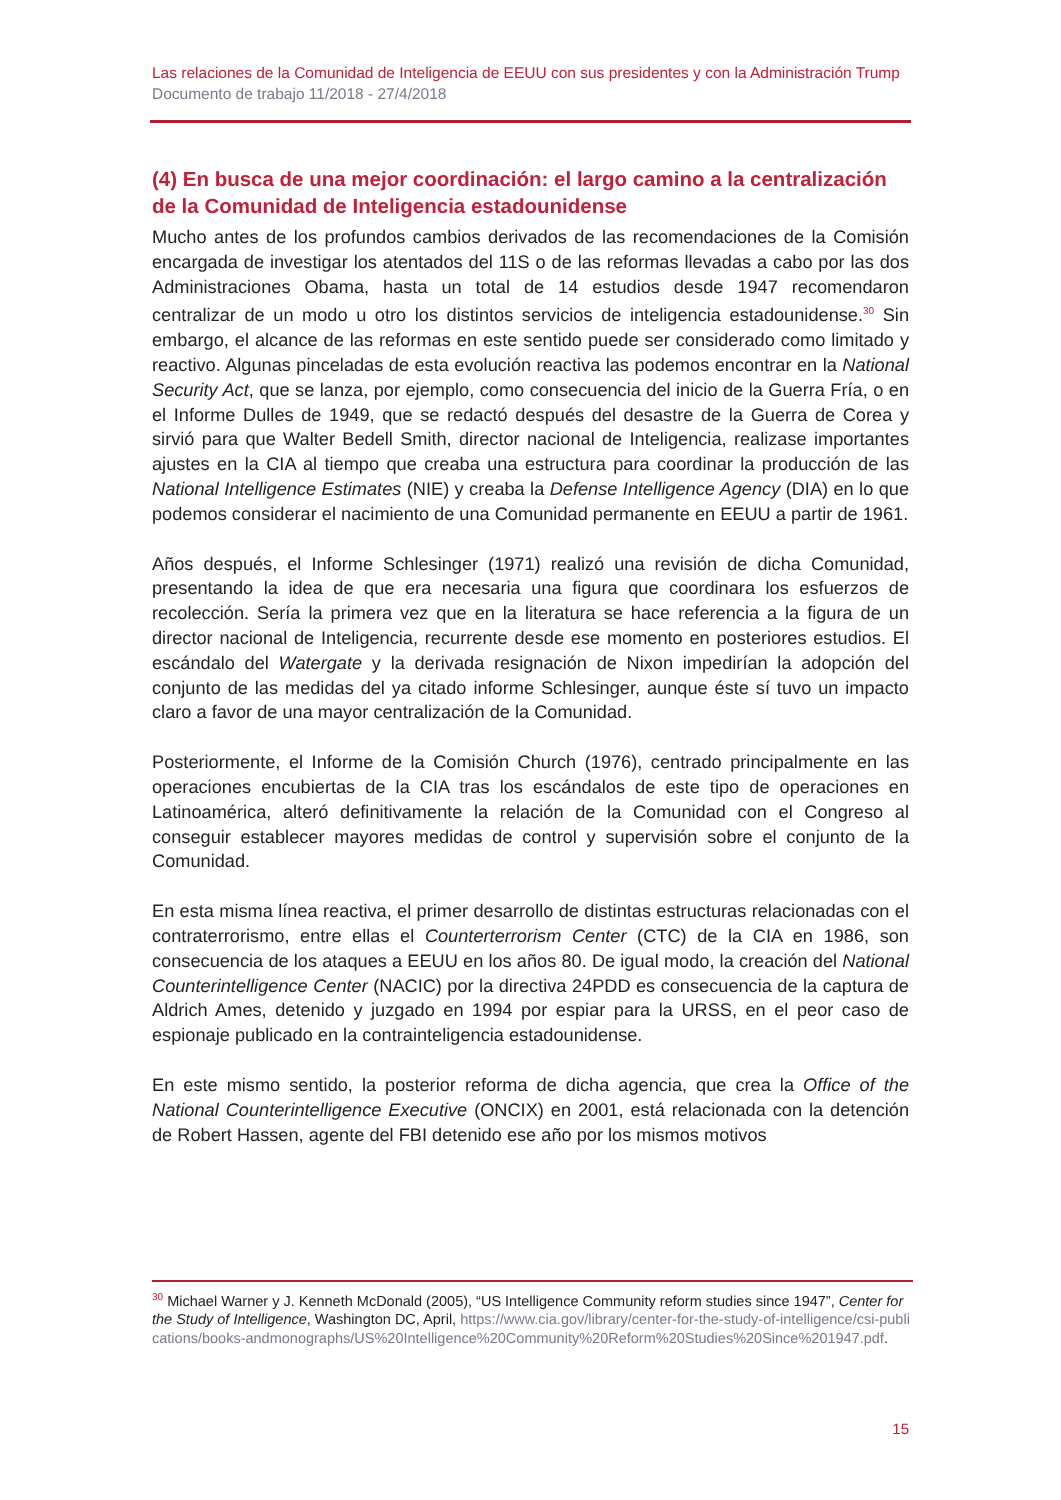Las relaciones de la Comunidad de Inteligencia de EEUU con sus presidentes y con la Administración Trump
Documento de trabajo 11/2018 - 27/4/2018
(4) En busca de una mejor coordinación: el largo camino a la centralización de la Comunidad de Inteligencia estadounidense
Mucho antes de los profundos cambios derivados de las recomendaciones de la Comisión encargada de investigar los atentados del 11S o de las reformas llevadas a cabo por las dos Administraciones Obama, hasta un total de 14 estudios desde 1947 recomendaron centralizar de un modo u otro los distintos servicios de inteligencia estadounidense.<sup>30</sup> Sin embargo, el alcance de las reformas en este sentido puede ser considerado como limitado y reactivo. Algunas pinceladas de esta evolución reactiva las podemos encontrar en la National Security Act, que se lanza, por ejemplo, como consecuencia del inicio de la Guerra Fría, o en el Informe Dulles de 1949, que se redactó después del desastre de la Guerra de Corea y sirvió para que Walter Bedell Smith, director nacional de Inteligencia, realizase importantes ajustes en la CIA al tiempo que creaba una estructura para coordinar la producción de las National Intelligence Estimates (NIE) y creaba la Defense Intelligence Agency (DIA) en lo que podemos considerar el nacimiento de una Comunidad permanente en EEUU a partir de 1961.
Años después, el Informe Schlesinger (1971) realizó una revisión de dicha Comunidad, presentando la idea de que era necesaria una figura que coordinara los esfuerzos de recolección. Sería la primera vez que en la literatura se hace referencia a la figura de un director nacional de Inteligencia, recurrente desde ese momento en posteriores estudios. El escándalo del Watergate y la derivada resignación de Nixon impedirían la adopción del conjunto de las medidas del ya citado informe Schlesinger, aunque éste sí tuvo un impacto claro a favor de una mayor centralización de la Comunidad.
Posteriormente, el Informe de la Comisión Church (1976), centrado principalmente en las operaciones encubiertas de la CIA tras los escándalos de este tipo de operaciones en Latinoamérica, alteró definitivamente la relación de la Comunidad con el Congreso al conseguir establecer mayores medidas de control y supervisión sobre el conjunto de la Comunidad.
En esta misma línea reactiva, el primer desarrollo de distintas estructuras relacionadas con el contraterrorismo, entre ellas el Counterterrorism Center (CTC) de la CIA en 1986, son consecuencia de los ataques a EEUU en los años 80. De igual modo, la creación del National Counterintelligence Center (NACIC) por la directiva 24PDD es consecuencia de la captura de Aldrich Ames, detenido y juzgado en 1994 por espiar para la URSS, en el peor caso de espionaje publicado en la contrainteligencia estadounidense.
En este mismo sentido, la posterior reforma de dicha agencia, que crea la Office of the National Counterintelligence Executive (ONCIX) en 2001, está relacionada con la detención de Robert Hassen, agente del FBI detenido ese año por los mismos motivos
<sup>30</sup> Michael Warner y J. Kenneth McDonald (2005), “US Intelligence Community reform studies since 1947”, Center for the Study of Intelligence, Washington DC, April, https://www.cia.gov/library/center-for-the-study-of-intelligence/csi-publications/books-andmonographs/US%20Intelligence%20Community%20Reform%20Studies%20Since%201947.pdf.
15